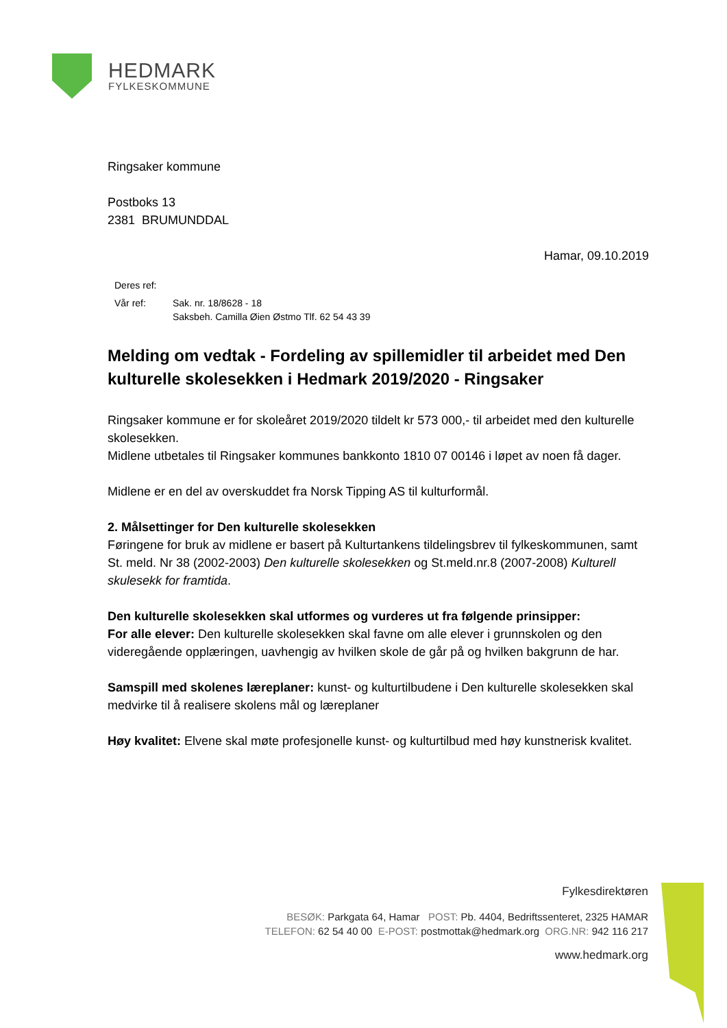HEDMARK
FYLKESKOMMUNE
Ringsaker kommune
Postboks 13
2381 BRUMUNDDAL
Hamar, 09.10.2019
Deres ref:
Vår ref: Sak. nr. 18/8628 - 18
Saksbeh. Camilla Øien Østmo Tlf. 62 54 43 39
Melding om vedtak - Fordeling av spillemidler til arbeidet med Den kulturelle skolesekken i Hedmark 2019/2020 - Ringsaker
Ringsaker kommune er for skoleåret 2019/2020 tildelt kr 573 000,- til arbeidet med den kulturelle skolesekken.
Midlene utbetales til Ringsaker kommunes bankkonto 1810 07 00146 i løpet av noen få dager.
Midlene er en del av overskuddet fra Norsk Tipping AS til kulturformål.
2. Målsettinger for Den kulturelle skolesekken
Føringene for bruk av midlene er basert på Kulturtankens tildelingsbrev til fylkeskommunen, samt St. meld. Nr 38 (2002-2003) Den kulturelle skolesekken og St.meld.nr.8 (2007-2008) Kulturell skulesekk for framtida.
Den kulturelle skolesekken skal utformes og vurderes ut fra følgende prinsipper:
For alle elever: Den kulturelle skolesekken skal favne om alle elever i grunnskolen og den videregående opplæringen, uavhengig av hvilken skole de går på og hvilken bakgrunn de har.
Samspill med skolenes læreplaner: kunst- og kulturtilbudene i Den kulturelle skolesekken skal medvirke til å realisere skolens mål og læreplaner
Høy kvalitet: Elvene skal møte profesjonelle kunst- og kulturtilbud med høy kunstnerisk kvalitet.
Fylkesdirektøren
BESØK: Parkgata 64, Hamar POST: Pb. 4404, Bedriftssenteret, 2325 HAMAR
TELEFON: 62 54 40 00 E-POST: postmottak@hedmark.org ORG.NR: 942 116 217
www.hedmark.org